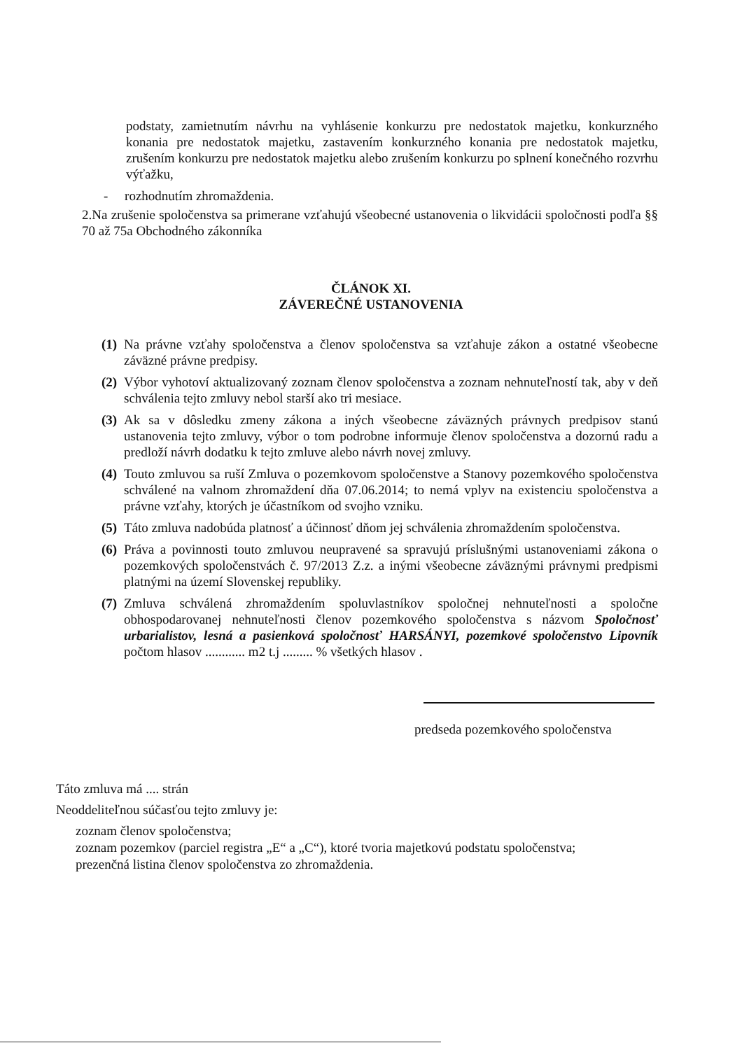podstaty, zamietnutím návrhu na vyhlásenie konkurzu pre nedostatok majetku, konkurzného konania pre nedostatok majetku, zastavením konkurzného konania pre nedostatok majetku, zrušením konkurzu pre nedostatok majetku alebo zrušením konkurzu po splnení konečného rozvrhu výťažku,
- rozhodnutím zhromaždenia.
2.Na zrušenie spoločenstva sa primerane vzťahujú všeobecné ustanovenia o likvidácii spoločnosti podľa §§ 70 až 75a Obchodného zákonníka
ČLÁNOK XI.
ZÁVEREČNÉ USTANOVENIA
(1) Na právne vzťahy spoločenstva a členov spoločenstva sa vzťahuje zákon a ostatné všeobecne záväzné právne predpisy.
(2) Výbor vyhotoví aktualizovaný zoznam členov spoločenstva a zoznam nehnuteľností tak, aby v deň schválenia tejto zmluvy nebol starší ako tri mesiace.
(3) Ak sa v dôsledku zmeny zákona a iných všeobecne záväzných právnych predpisov stanú ustanovenia tejto zmluvy, výbor o tom podrobne informuje členov spoločenstva a dozornú radu a predloží návrh dodatku k tejto zmluve alebo návrh novej zmluvy.
(4) Touto zmluvou sa ruší Zmluva o pozemkovom spoločenstve a Stanovy pozemkového spoločenstva schválené na valnom zhromaždení dňa 07.06.2014; to nemá vplyv na existenciu spoločenstva a právne vzťahy, ktorých je účastníkom od svojho vzniku.
(5) Táto zmluva nadobúda platnosť a účinnosť dňom jej schválenia zhromaždením spoločenstva.
(6) Práva a povinnosti touto zmluvou neupravené sa spravujú príslušnými ustanoveniami zákona o pozemkových spoločenstvách č. 97/2013 Z.z. a inými všeobecne záväznými právnymi predpismi platnými na území Slovenskej republiky.
(7) Zmluva schválená zhromaždením spoluvlastníkov spoločnej nehnuteľnosti a spoločne obhospodarovanej nehnuteľnosti členov pozemkového spoločenstva s názvom Spoločnosť urbarialistov, lesná a pasienková spoločnosť HARSÁNYI, pozemkové spoločenstvo Lipovník počtom hlasov ............ m2 t.j ......... % všetkých hlasov .
predseda pozemkového spoločenstva
Táto zmluva má .... strán
Neoddeliteľnou súčasťou tejto zmluvy je:
zoznam členov spoločenstva;
zoznam pozemkov (parciel registra „E“ a „C“), ktoré tvoria majetkovú podstatu spoločenstva;
prezenčná listina členov spoločenstva zo zhromaždenia.